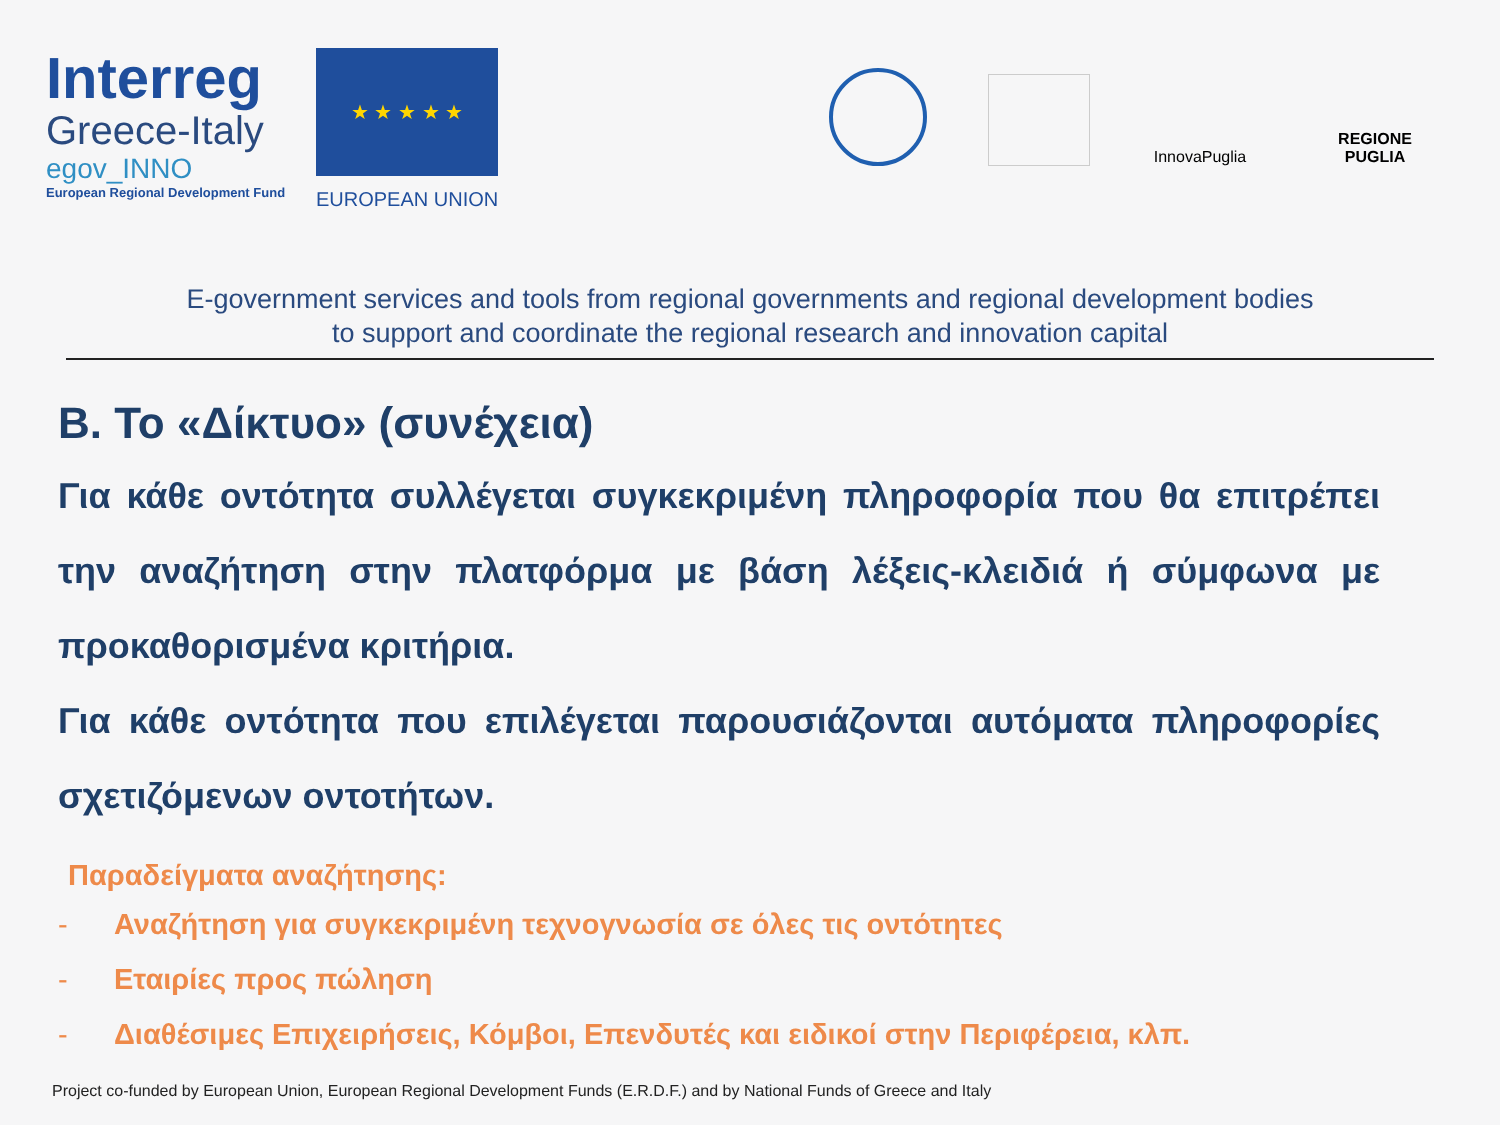Interreg
Greece-Italy
egov_INNO
European Regional Development Fund
★ ★ ★ ★ ★
EUROPEAN UNION
InnovaPuglia
REGIONE PUGLIA
E-government services and tools from regional governments and regional development bodies
to support and coordinate the regional research and innovation capital
Β. Το «Δίκτυο» (συνέχεια)
Για κάθε οντότητα συλλέγεται συγκεκριμένη πληροφορία που θα επιτρέπει την αναζήτηση στην πλατφόρμα με βάση λέξεις-κλειδιά ή σύμφωνα με προκαθορισμένα κριτήρια.
Για κάθε οντότητα που επιλέγεται παρουσιάζονται αυτόματα πληροφορίες σχετιζόμενων οντοτήτων.
Παραδείγματα αναζήτησης:
- Αναζήτηση για συγκεκριμένη τεχνογνωσία σε όλες τις οντότητες
- Εταιρίες προς πώληση
- Διαθέσιμες Επιχειρήσεις, Κόμβοι, Επενδυτές και ειδικοί στην Περιφέρεια, κλπ.
Project co-funded by European Union, European Regional Development Funds (E.R.D.F.) and by National Funds of Greece and Italy